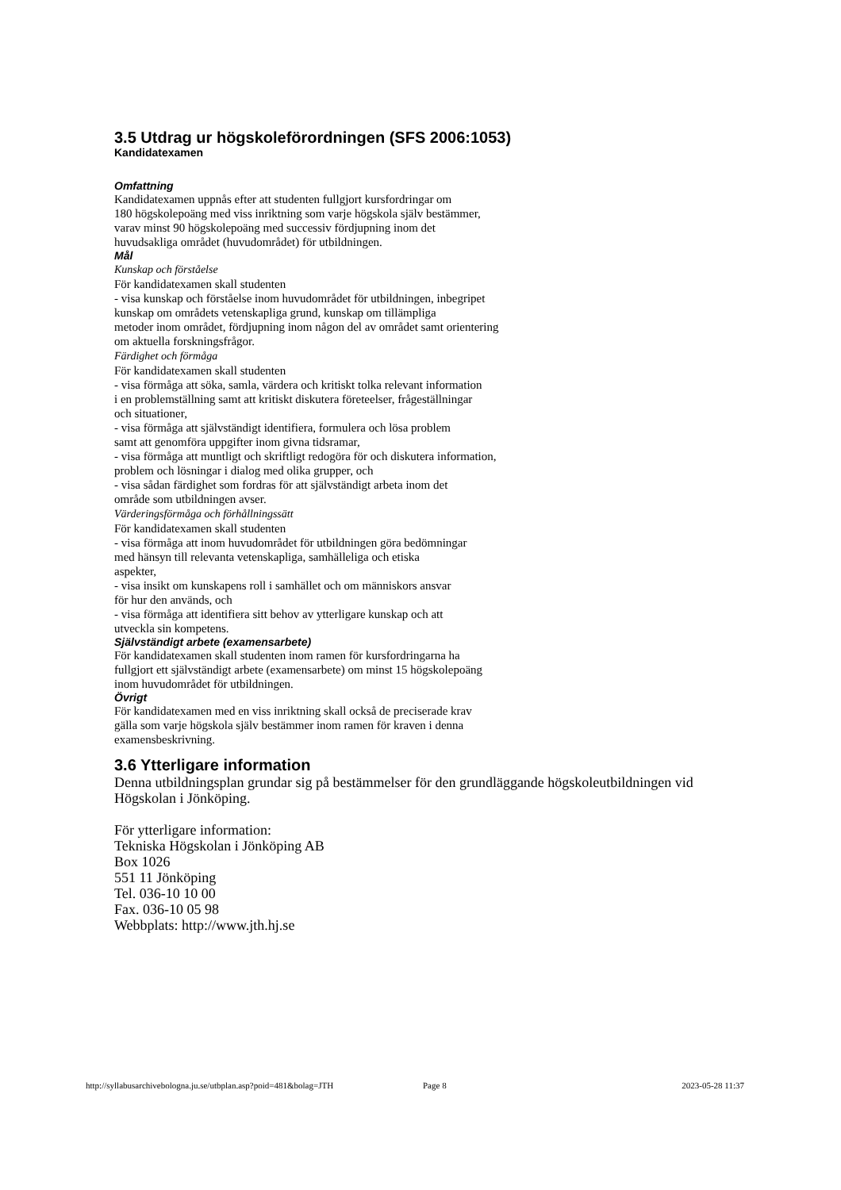3.5 Utdrag ur högskoleförordningen (SFS 2006:1053)
Kandidatexamen
Omfattning
Kandidatexamen uppnås efter att studenten fullgjort kursfordringar om
180 högskolepoäng med viss inriktning som varje högskola själv bestämmer,
varav minst 90 högskolepoäng med successiv fördjupning inom det
huvudsakliga området (huvudområdet) för utbildningen.
Mål
Kunskap och förståelse
För kandidatexamen skall studenten
- visa kunskap och förståelse inom huvudområdet för utbildningen, inbegripet
kunskap om områdets vetenskapliga grund, kunskap om tillämpliga
metoder inom området, fördjupning inom någon del av området samt orientering
om aktuella forskningsfrågor.
Färdighet och förmåga
För kandidatexamen skall studenten
- visa förmåga att söka, samla, värdera och kritiskt tolka relevant information
i en problemställning samt att kritiskt diskutera företeelser, frågeställningar
och situationer,
- visa förmåga att självständigt identifiera, formulera och lösa problem
samt att genomföra uppgifter inom givna tidsramar,
- visa förmåga att muntligt och skriftligt redogöra för och diskutera information,
problem och lösningar i dialog med olika grupper, och
- visa sådan färdighet som fordras för att självständigt arbeta inom det
område som utbildningen avser.
Värderingsförmåga och förhållningssätt
För kandidatexamen skall studenten
- visa förmåga att inom huvudområdet för utbildningen göra bedömningar
med hänsyn till relevanta vetenskapliga, samhälleliga och etiska
aspekter,
- visa insikt om kunskapens roll i samhället och om människors ansvar
för hur den används, och
- visa förmåga att identifiera sitt behov av ytterligare kunskap och att
utveckla sin kompetens.
Självständigt arbete (examensarbete)
För kandidatexamen skall studenten inom ramen för kursfordringarna ha
fullgjort ett självständigt arbete (examensarbete) om minst 15 högskolepoäng
inom huvudområdet för utbildningen.
Övrigt
För kandidatexamen med en viss inriktning skall också de preciserade krav
gälla som varje högskola själv bestämmer inom ramen för kraven i denna
examensbeskrivning.
3.6 Ytterligare information
Denna utbildningsplan grundar sig på bestämmelser för den grundläggande högskoleutbildningen vid
Högskolan i Jönköping.
För ytterligare information:
Tekniska Högskolan i Jönköping AB
Box 1026
551 11 Jönköping
Tel. 036-10 10 00
Fax. 036-10 05 98
Webbplats: http://www.jth.hj.se
http://syllabusarchivebologna.ju.se/utbplan.asp?poid=481&bolag=JTH Page 8 2023-05-28 11:37